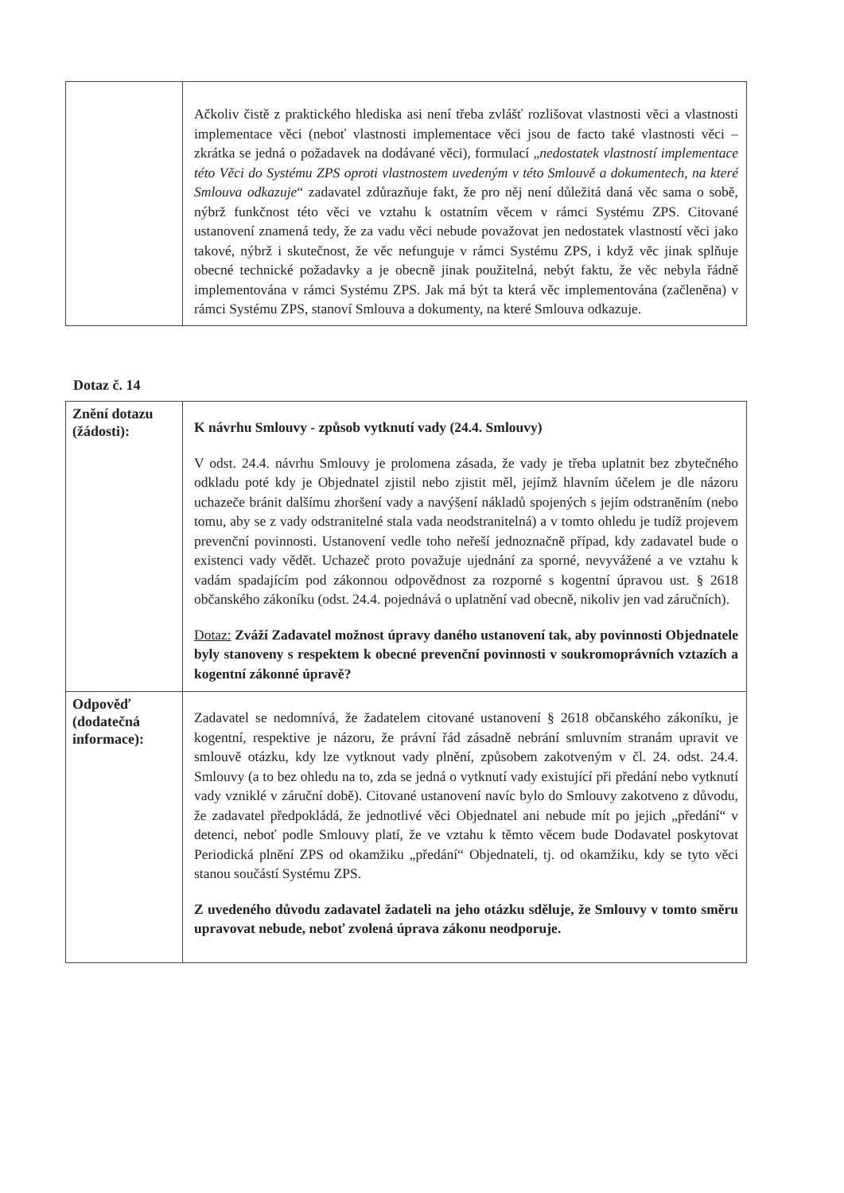| | Ačkoliv čistě z praktického hlediska asi není třeba zvlášť rozlišovat vlastnosti věci a vlastnosti implementace věci (neboť vlastnosti implementace věci jsou de facto také vlastnosti věci – zkrátka se jedná o požadavek na dodávané věci), formulací „ nedostatek vlastností implementace této Věci do Systému ZPS oproti vlastnostem uvedeným v této Smlouvě a dokumentech, na které Smlouva odkazuje “ zadavatel zdůrazňuje fakt, že pro něj není důležitá daná věc sama o sobě, nýbrž funkčnost této věci ve vztahu k ostatním věcem v rámci Systému ZPS. Citované ustanovení znamená tedy, že za vadu věci nebude považovat jen nedostatek vlastností věci jako takové, nýbrž i skutečnost, že věc nefunguje v rámci Systému ZPS, i když věc jinak splňuje obecné technické požadavky a je obecně jinak použitelná, nebýt faktu, že věc nebyla řádně implementována v rámci Systému ZPS. Jak má být ta která věc implementována (začleněna) v rámci Systému ZPS, stanoví Smlouva a dokumenty, na které Smlouva odkazuje. |
Dotaz č. 14
| Znění dotazu (žádosti): | K návrhu Smlouvy - způsob vytknutí vady (24.4. Smlouvy) V odst. 24.4. návrhu Smlouvy je prolomena zásada, že vady je třeba uplatnit bez zbytečného odkladu poté kdy je Objednatel zjistil nebo zjistit měl, jejímž hlavním účelem je dle názoru uchazeče bránit dalšímu zhoršení vady a navýšení nákladů spojených s jejím odstraněním (nebo tomu, aby se z vady odstranitelné stala vada neodstranitelná) a v tomto ohledu je tudíž projevem prevenční povinnosti. Ustanovení vedle toho neřeší jednoznačně případ, kdy zadavatel bude o existenci vady vědět. Uchazeč proto považuje ujednání za sporné, nevyvážené a ve vztahu k vadám spadajícím pod zákonnou odpovědnost za rozporné s kogentní úpravou ust. § 2618 občanského zákoníku (odst. 24.4. pojednává o uplatnění vad obecně, nikoliv jen vad záručních). Dotaz: Zváží Zadavatel možnost úpravy daného ustanovení tak, aby povinnosti Objednatele byly stanoveny s respektem k obecné prevenční povinnosti v soukromoprávních vztazích a kogentní zákonné úpravě? |
| Odpověď (dodatečná informace): | Zadavatel se nedomnívá, že žadatelem citované ustanovení § 2618 občanského zákoníku, je kogentní, respektive je názoru, že právní řád zásadně nebrání smluvním stranám upravit ve smlouvě otázku, kdy lze vytknout vady plnění, způsobem zakotveným v čl. 24. odst. 24.4. Smlouvy (a to bez ohledu na to, zda se jedná o vytknutí vady existující při předání nebo vytknutí vady vzniklé v záruční době). Citované ustanovení navíc bylo do Smlouvy zakotveno z důvodu, že zadavatel předpokládá, že jednotlivé věci Objednatel ani nebude mít po jejich „předání“ v detenci, neboť podle Smlouvy platí, že ve vztahu k těmto věcem bude Dodavatel poskytovat Periodická plnění ZPS od okamžiku „předání“ Objednateli, tj. od okamžiku, kdy se tyto věci stanou součástí Systému ZPS. Z uvedeného důvodu zadavatel žadateli na jeho otázku sděluje, že Smlouvy v tomto směru upravovat nebude, neboť zvolená úprava zákonu neodporuje. |